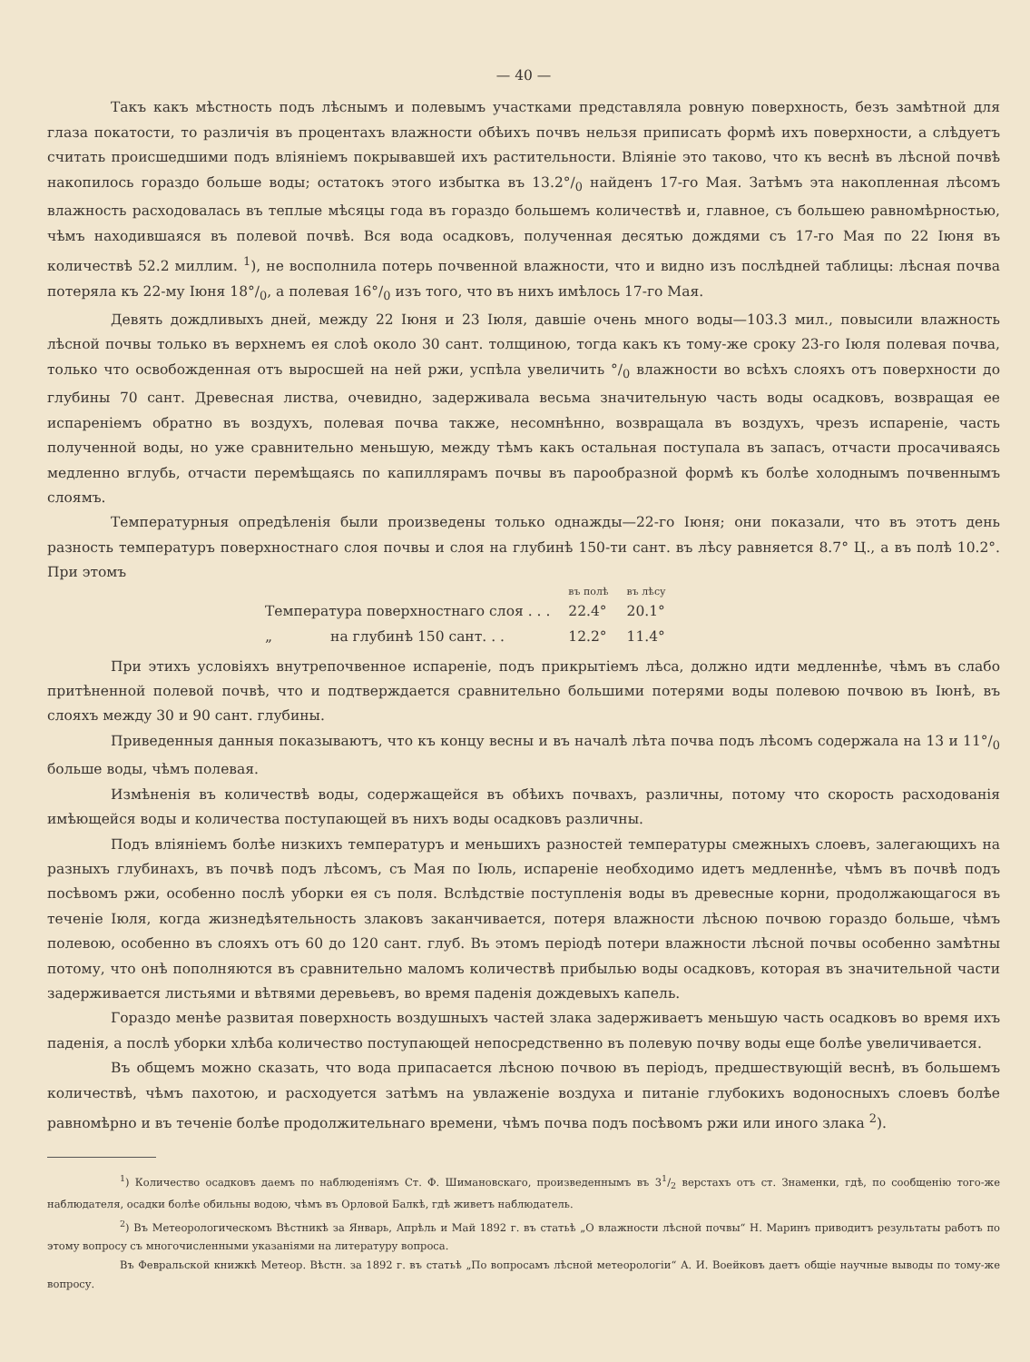— 40 —
Такъ какъ мѣстность подъ лѣснымъ и полевымъ участками представляла ровную поверхность, безъ замѣтной для глаза покатости, то различія въ процентахъ влажности обѣихъ почвъ нельзя приписать формѣ ихъ поверхности, а слѣдуетъ считать происшедшими подъ вліяніемъ покрывавшей ихъ растительности. Вліяніе это таково, что къ веснѣ въ лѣсной почвѣ накопилось гораздо больше воды; остатокъ этого избытка въ 13.2°/<sub>0</sub> найденъ 17-го Мая. Затѣмъ эта накопленная лѣсомъ влажность расходовалась въ теплые мѣсяцы года въ гораздо большемъ количествѣ и, главное, съ большею равномѣрностью, чѣмъ находившаяся въ полевой почвѣ. Вся вода осадковъ, полученная десятью дождями съ 17-го Мая по 22 Іюня въ количествѣ 52.2 миллим. <sup>1</sup>), не восполнила потерь почвенной влажности, что и видно изъ послѣдней таблицы: лѣсная почва потеряла къ 22-му Іюня 18°/<sub>0</sub>, а полевая 16°/<sub>0</sub> изъ того, что въ нихъ имѣлось 17-го Мая.
Девять дождливыхъ дней, между 22 Іюня и 23 Іюля, давшіе очень много воды—103.3 мил., повысили влажность лѣсной почвы только въ верхнемъ ея слоѣ около 30 сант. толщиною, тогда какъ къ тому-же сроку 23-го Іюля полевая почва, только что освобожденная отъ выросшей на ней ржи, успѣла увеличить °/<sub>0</sub> влажности во всѣхъ слояхъ отъ поверхности до глубины 70 сант. Древесная листва, очевидно, задерживала весьма значительную часть воды осадковъ, возвращая ее испареніемъ обратно въ воздухъ, полевая почва также, несомнѣнно, возвращала въ воздухъ, чрезъ испареніе, часть полученной воды, но уже сравнительно меньшую, между тѣмъ какъ остальная поступала въ запасъ, отчасти просачиваясь медленно вглубь, отчасти перемѣщаясь по капиллярамъ почвы въ парообразной формѣ къ болѣе холоднымъ почвеннымъ слоямъ.
Температурныя опредѣленія были произведены только однажды—22-го Іюня; они показали, что въ этотъ день разность температуръ поверхностнаго слоя почвы и слоя на глубинѣ 150-ти сант. въ лѣсу равняется 8.7° Ц., а въ полѣ 10.2°. При этомъ
| | въ полѣ | въ лѣсу |
| --- | --- | --- |
| Температура поверхностнаго слоя . . . | 22.4° | 20.1° |
| „ на глубинѣ 150 сант. . . | 12.2° | 11.4° |
При этихъ условіяхъ внутрепочвенное испареніе, подъ прикрытіемъ лѣса, должно идти медленнѣе, чѣмъ въ слабо притѣненной полевой почвѣ, что и подтверждается сравнительно большими потерями воды полевою почвою въ Іюнѣ, въ слояхъ между 30 и 90 сант. глубины.
Приведенныя данныя показываютъ, что къ концу весны и въ началѣ лѣта почва подъ лѣсомъ содержала на 13 и 11°/<sub>0</sub> больше воды, чѣмъ полевая.
Измѣненія въ количествѣ воды, содержащейся въ обѣихъ почвахъ, различны, потому что скорость расходованія имѣющейся воды и количества поступающей въ нихъ воды осадковъ различны.
Подъ вліяніемъ болѣе низкихъ температуръ и меньшихъ разностей температуры смежныхъ слоевъ, залегающихъ на разныхъ глубинахъ, въ почвѣ подъ лѣсомъ, съ Мая по Іюль, испареніе необходимо идетъ медленнѣе, чѣмъ въ почвѣ подъ посѣвомъ ржи, особенно послѣ уборки ея съ поля. Вслѣдствіе поступленія воды въ древесные корни, продолжающагося въ теченіе Іюля, когда жизнедѣятельность злаковъ заканчивается, потеря влажности лѣсною почвою гораздо больше, чѣмъ полевою, особенно въ слояхъ отъ 60 до 120 сант. глуб. Въ этомъ періодѣ потери влажности лѣсной почвы особенно замѣтны потому, что онѣ пополняются въ сравнительно маломъ количествѣ прибылью воды осадковъ, которая въ значительной части задерживается листьями и вѣтвями деревьевъ, во время паденія дождевыхъ капель.
Гораздо менѣе развитая поверхность воздушныхъ частей злака задерживаетъ меньшую часть осадковъ во время ихъ паденія, а послѣ уборки хлѣба количество поступающей непосредственно въ полевую почву воды еще болѣе увеличивается.
Въ общемъ можно сказать, что вода припасается лѣсною почвою въ періодъ, предшествующій веснѣ, въ большемъ количествѣ, чѣмъ пахотою, и расходуется затѣмъ на увлаженіе воздуха и питаніе глубокихъ водоносныхъ слоевъ болѣе равномѣрно и въ теченіе болѣе продолжительнаго времени, чѣмъ почва подъ посѣвомъ ржи или иного злака <sup>2</sup>).
<sup>1</sup>) Количество осадковъ даемъ по наблюденіямъ Ст. Ф. Шимановскаго, произведеннымъ въ 31/2 верстахъ отъ ст. Знаменки, гдѣ, по сообщенію того-же наблюдателя, осадки болѣе обильны водою, чѣмъ въ Орловой Балкѣ, гдѣ живетъ наблюдатель.
<sup>2</sup>) Въ Метеорологическомъ Вѣстникѣ за Январь, Апрѣль и Май 1892 г. въ статьѣ „О влажности лѣсной почвы“ Н. Маринъ приводитъ результаты работъ по этому вопросу съ многочисленными указаніями на литературу вопроса.
Въ Февральской книжкѣ Метеор. Вѣстн. за 1892 г. въ статьѣ „По вопросамъ лѣсной метеорологіи“ А. И. Воейковъ даетъ общіе научные выводы по тому-же вопросу.